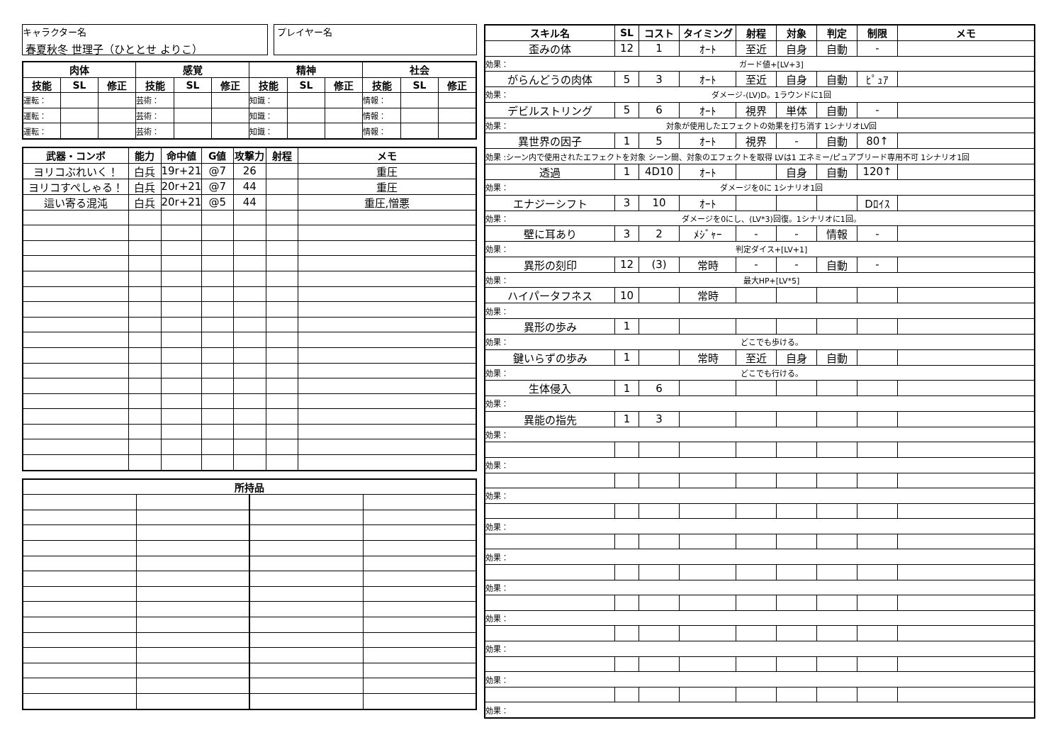キャラクター名
春夏秋冬 世理子（ひととせ よりこ）
プレイヤー名
| 肉体 | | | 感覚 | | | 精神 | | | 社会 | | |
| --- | --- | --- | --- | --- | --- | --- | --- | --- | --- | --- | --- |
| 技能 | SL | 修正 | 技能 | SL | 修正 | 技能 | SL | 修正 | 技能 | SL | 修正 |
| 運転： | | | 芸術： | | | 知識： | | | 情報： | | |
| 運転： | | | 芸術： | | | 知識： | | | 情報： | | |
| 運転： | | | 芸術： | | | 知識： | | | 情報： | | |
| 武器・コンボ | 能力 | 命中値 | G値 | 攻撃力 | 射程 | メモ |
| --- | --- | --- | --- | --- | --- | --- |
| ヨリコぶれいく！ | 白兵 | 19r+21 | @7 | 26 | | 重圧 |
| ヨリコすぺしゃる！ | 白兵 | 20r+21 | @7 | 44 | | 重圧 |
| 這い寄る混沌 | 白兵 | 20r+21 | @5 | 44 | | 重圧,憎悪 |
| 所持品 | | | |
| --- | --- | --- | --- |
| スキル名 | SL | コスト | タイミング | 射程 | 対象 | 判定 | 制限 | メモ |
| --- | --- | --- | --- | --- | --- | --- | --- | --- |
| 歪みの体 | 12 | 1 | ｵｰﾄ | 至近 | 自身 | 自動 | - | |
| 効果： ガード値+[LV+3] | | | | | | | | |
| がらんどうの肉体 | 5 | 3 | ｵｰﾄ | 至近 | 自身 | 自動 | ﾋﾟｭｱ | |
| 効果： ダメージ-(LV)D。1ラウンドに1回 | | | | | | | | |
| デビルストリング | 5 | 6 | ｵｰﾄ | 視界 | 単体 | 自動 | - | |
| 効果： 対象が使用したエフェクトの効果を打ち消す 1シナリオLV回 | | | | | | | | |
| 異世界の因子 | 1 | 5 | ｵｰﾄ | 視界 | - | 自動 | 80↑ | |
| 効果 :シーン内で使用されたエフェクトを対象 シーン間、対象のエフェクトを取得 LVは1 エネミー/ピュアブリード専用不可 1シナリオ1回 | | | | | | | | |
| 透過 | 1 | 4D10 | ｵｰﾄ | | 自身 | 自動 | 120↑ | |
| 効果： ダメージを0に 1シナリオ1回 | | | | | | | | |
| エナジーシフト | 3 | 10 | ｵｰﾄ | | | | Dﾛｲｽ | |
| 効果： ダメージを0にし、(LV*3)回復。1シナリオに1回。 | | | | | | | | |
| 壁に耳あり | 3 | 2 | ﾒｼﾞｬｰ | - | - | 情報 | - | |
| 効果： 判定ダイス+[LV+1] | | | | | | | | |
| 異形の刻印 | 12 | (3) | 常時 | - | - | 自動 | - | |
| 効果： 最大HP+[LV*5] | | | | | | | | |
| ハイパータフネス | 10 | | 常時 | | | | | |
| 効果： | | | | | | | | |
| 異形の歩み | 1 | | | | | | | |
| 効果： どこでも歩ける。 | | | | | | | | |
| 鍵いらずの歩み | 1 | | 常時 | 至近 | 自身 | 自動 | | |
| 効果： どこでも行ける。 | | | | | | | | |
| 生体侵入 | 1 | 6 | | | | | | |
| 効果： | | | | | | | | |
| 異能の指先 | 1 | 3 | | | | | | |
| 効果： | | | | | | | | |
| 効果： | | | | | | | | |
| 効果： | | | | | | | | |
| 効果： | | | | | | | | |
| 効果： | | | | | | | | |
| 効果： | | | | | | | | |
| 効果： | | | | | | | | |
| 効果： | | | | | | | | |
| 効果： | | | | | | | | |
| 効果： | | | | | | | | |